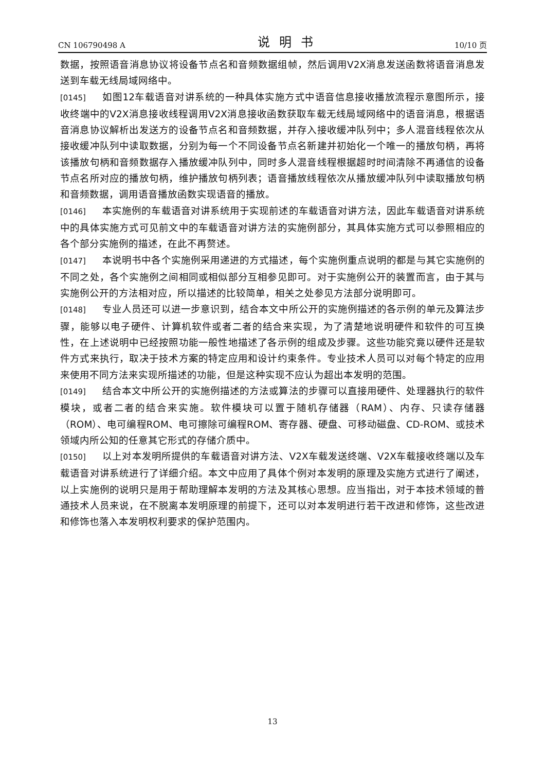CN 106790498 A 说明书 10/10 页
数据，按照语音消息协议将设备节点名和音频数据组帧，然后调用V2X消息发送函数将语音消息发送到车载无线局域网络中。
[0145] 如图12车载语音对讲系统的一种具体实施方式中语音信息接收播放流程示意图所示，接收终端中的V2X消息接收线程调用V2X消息接收函数获取车载无线局域网络中的语音消息，根据语音消息协议解析出发送方的设备节点名和音频数据，并存入接收缓冲队列中；多人混音线程依次从接收缓冲队列中读取数据，分别为每一个不同设备节点名新建并初始化一个唯一的播放句柄，再将该播放句柄和音频数据存入播放缓冲队列中，同时多人混音线程根据超时时间清除不再通信的设备节点名所对应的播放句柄，维护播放句柄列表；语音播放线程依次从播放缓冲队列中读取播放句柄和音频数据，调用语音播放函数实现语音的播放。
[0146] 本实施例的车载语音对讲系统用于实现前述的车载语音对讲方法，因此车载语音对讲系统中的具体实施方式可见前文中的车载语音对讲方法的实施例部分，其具体实施方式可以参照相应的各个部分实施例的描述，在此不再赘述。
[0147] 本说明书中各个实施例采用递进的方式描述，每个实施例重点说明的都是与其它实施例的不同之处，各个实施例之间相同或相似部分互相参见即可。对于实施例公开的装置而言，由于其与实施例公开的方法相对应，所以描述的比较简单，相关之处参见方法部分说明即可。
[0148] 专业人员还可以进一步意识到，结合本文中所公开的实施例描述的各示例的单元及算法步骤，能够以电子硬件、计算机软件或者二者的结合来实现，为了清楚地说明硬件和软件的可互换性，在上述说明中已经按照功能一般性地描述了各示例的组成及步骤。这些功能究竟以硬件还是软件方式来执行，取决于技术方案的特定应用和设计约束条件。专业技术人员可以对每个特定的应用来使用不同方法来实现所描述的功能，但是这种实现不应认为超出本发明的范围。
[0149] 结合本文中所公开的实施例描述的方法或算法的步骤可以直接用硬件、处理器执行的软件模块，或者二者的结合来实施。软件模块可以置于随机存储器（RAM）、内存、只读存储器（ROM）、电可编程ROM、电可擦除可编程ROM、寄存器、硬盘、可移动磁盘、CD-ROM、或技术领域内所公知的任意其它形式的存储介质中。
[0150] 以上对本发明所提供的车载语音对讲方法、V2X车载发送终端、V2X车载接收终端以及车载语音对讲系统进行了详细介绍。本文中应用了具体个例对本发明的原理及实施方式进行了阐述，以上实施例的说明只是用于帮助理解本发明的方法及其核心思想。应当指出，对于本技术领域的普通技术人员来说，在不脱离本发明原理的前提下，还可以对本发明进行若干改进和修饰，这些改进和修饰也落入本发明权利要求的保护范围内。
13